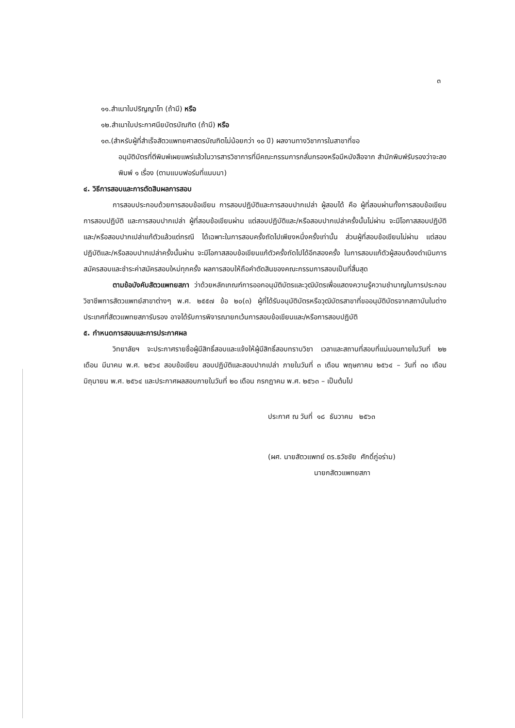๓
๑๑.สำเนาใบปริญญาโท (ถ้ามี) หรือ
๑๒.สำเนาใบประกาศนียบัตรบัณฑิต (ถ้ามี) หรือ
๑๓.(สำหรับผู้ที่สำเร็จสัตวแพทยศาสตรบัณฑิตไม่น้อยกว่า ๑๐ ปี) ผลงานทางวิชาการในสาขาที่ขอ
อนุมัติบัตรที่ตีพิมพ์เผยแพร่แล้วในวารสารวิชาการที่มีคณะกรรมการกลั่นกรองหรือมีหนังสือจาก สำนักพิมพ์รับรองว่าจะลงพิมพ์ ๑ เรื่อง (ตามแบบฟอร์มที่แนบมา)
๔. วิธีการสอบและการตัดสินผลการสอบ
การสอบประกอบด้วยการสอบข้อเขียน การสอบปฏิบัติและการสอบปากเปล่า ผู้สอบได้ คือ ผู้ที่สอบผ่านทั้งการสอบข้อเขียน การสอบปฏิบัติ และการสอบปากเปล่า ผู้ที่สอบข้อเขียนผ่าน แต่สอบปฏิบัติและ/หรือสอบปากเปล่าครั้งนั้นไม่ผ่าน จะมีโอกาสสอบปฏิบัติและ/หรือสอบปากเปล่าแก้ตัวแล้วแต่กรณี ได้เฉพาะในการสอบครั้งถัดไปเพียงหนึ่งครั้งเท่านั้น ส่วนผู้ที่สอบข้อเขียนไม่ผ่าน แต่สอบปฏิบัติและ/หรือสอบปากเปล่าครั้งนั้นผ่าน จะมีโอกาสสอบข้อเขียนแก้ตัวครั้งถัดไปได้อีกสองครั้ง ในการสอบแก้ตัวผู้สอบต้องดำเนินการสมัครสอบและชำระค่าสมัครสอบใหม่ทุกครั้ง ผลการสอบให้ถือคำตัดสินของคณะกรรมการสอบเป็นที่สิ้นสุด
ตามข้อบังคับสัตวแพทยสภา ว่าด้วยหลักเกณฑ์การออกอนุมัติบัตรและวุฒิบัตรเพื่อแสดงความรู้ความชำนาญในการประกอบวิชาชีพการสัตวแพทย์สาขาต่างๆ พ.ศ. ๒๕๕๗ ข้อ ๒๐(๓) ผู้ที่ได้รับอนุมัติบัตรหรือวุฒิบัตรสาขาที่ขออนุมัติบัตรจากสถาบันในต่างประเทศที่สัตวแพทยสภารับรอง อาจได้รับการพิจารณายกเว้นการสอบข้อเขียนและ/หรือการสอบปฏิบัติ
๕. กำหนดการสอบและการประกาศผล
วิทยาลัยฯ จะประกาศรายชื่อผู้มีสิทธิ์สอบและแจ้งให้ผู้มีสิทธิ์สอบทราบวิชา เวลาและสถานที่สอบที่แน่นอนภายในวันที่ ๒๒ เดือน มีนาคม พ.ศ. ๒๕๖๔ สอบข้อเขียน สอบปฏิบัติและสอบปากเปล่า ภายในวันที่ ๓ เดือน พฤษภาคม ๒๕๖๔ – วันที่ ๓๐ เดือน มิถุนายน พ.ศ. ๒๕๖๔ และประกาศผลสอบภายในวันที่ ๒๐ เดือน กรกฎาคม พ.ศ. ๒๕๖๓ – เป็นต้นไป
ประกาศ ณ วันที่ ๑๘ ธันวาคม ๒๕๖๓
(ผศ. นายสัตวแพทย์ ดร.ธวัชชัย ศักดิ์ภู่อร่าม)
นายกสัตวแพทยสภา